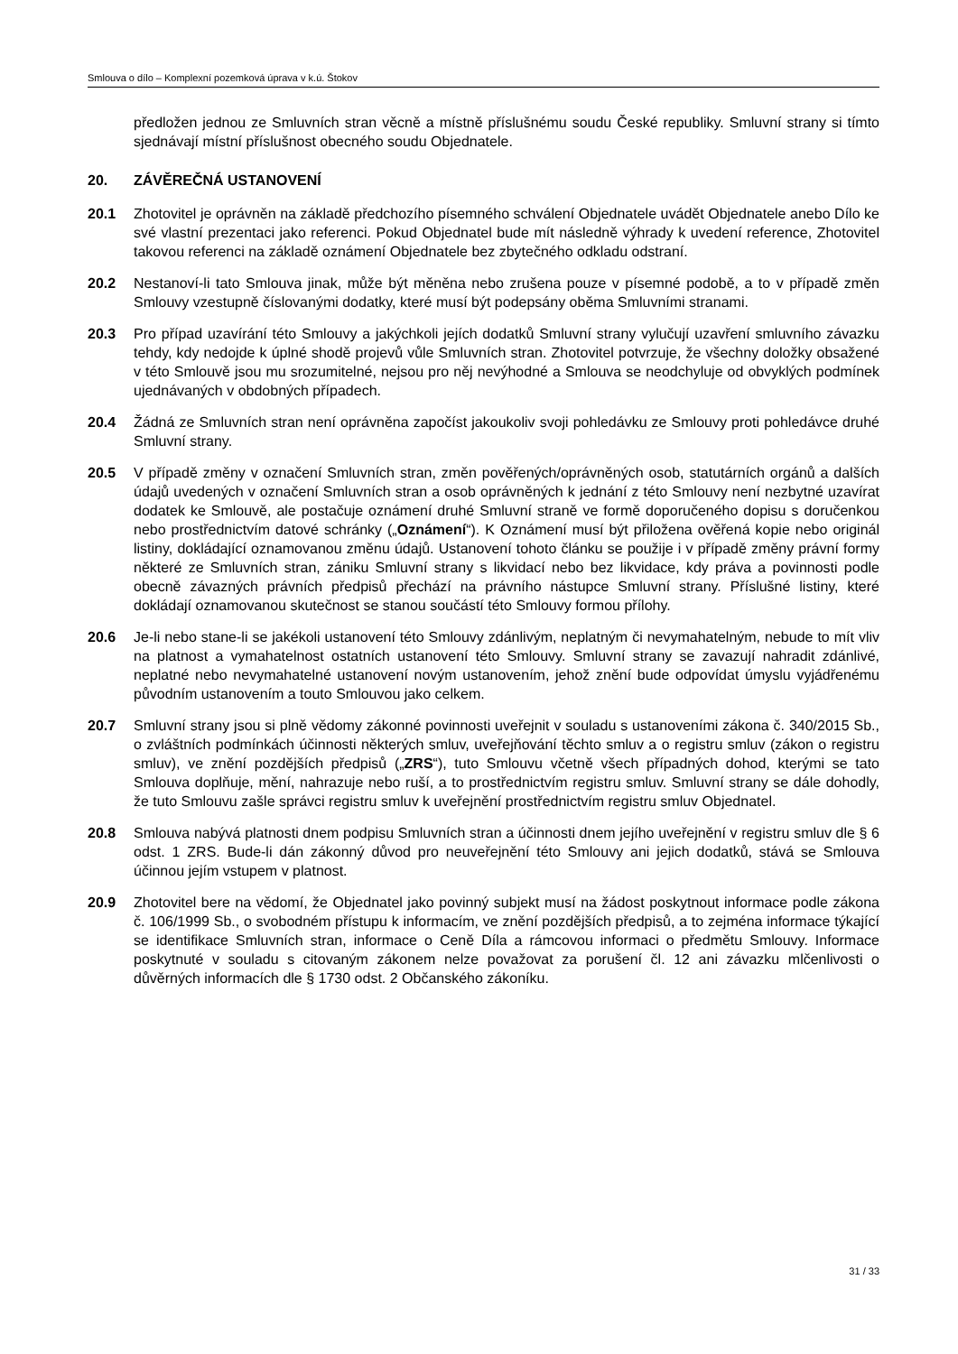Smlouva o dílo – Komplexní pozemková úprava v k.ú. Štokov
předložen jednou ze Smluvních stran věcně a místně příslušnému soudu České republiky. Smluvní strany si tímto sjednávají místní příslušnost obecného soudu Objednatele.
20. ZÁVĚREČNÁ USTANOVENÍ
20.1 Zhotovitel je oprávněn na základě předchozího písemného schválení Objednatele uvádět Objednatele anebo Dílo ke své vlastní prezentaci jako referenci. Pokud Objednatel bude mít následně výhrady k uvedení reference, Zhotovitel takovou referenci na základě oznámení Objednatele bez zbytečného odkladu odstraní.
20.2 Nestanoví-li tato Smlouva jinak, může být měněna nebo zrušena pouze v písemné podobě, a to v případě změn Smlouvy vzestupně číslovanými dodatky, které musí být podepsány oběma Smluvními stranami.
20.3 Pro případ uzavírání této Smlouvy a jakýchkoli jejích dodatků Smluvní strany vylučují uzavření smluvního závazku tehdy, kdy nedojde k úplné shodě projevů vůle Smluvních stran. Zhotovitel potvrzuje, že všechny doložky obsažené v této Smlouvě jsou mu srozumitelné, nejsou pro něj nevýhodné a Smlouva se neodchyluje od obvyklých podmínek ujednávaných v obdobných případech.
20.4 Žádná ze Smluvních stran není oprávněna započíst jakoukoliv svoji pohledávku ze Smlouvy proti pohledávce druhé Smluvní strany.
20.5 V případě změny v označení Smluvních stran, změn pověřených/oprávněných osob, statutárních orgánů a dalších údajů uvedených v označení Smluvních stran a osob oprávněných k jednání z této Smlouvy není nezbytné uzavírat dodatek ke Smlouvě, ale postačuje oznámení druhé Smluvní straně ve formě doporučeného dopisu s doručenkou nebo prostřednictvím datové schránky („Oznámení“). K Oznámení musí být přiložena ověřená kopie nebo originál listiny, dokládající oznamovanou změnu údajů. Ustanovení tohoto článku se použije i v případě změny právní formy některé ze Smluvních stran, zániku Smluvní strany s likvidací nebo bez likvidace, kdy práva a povinnosti podle obecně závazných právních předpisů přechází na právního nástupce Smluvní strany. Příslušné listiny, které dokládají oznamovanou skutečnost se stanou součástí této Smlouvy formou přílohy.
20.6 Je-li nebo stane-li se jakékoli ustanovení této Smlouvy zdánlivým, neplatným či nevymahatelným, nebude to mít vliv na platnost a vymahatelnost ostatních ustanovení této Smlouvy. Smluvní strany se zavazují nahradit zdánlivé, neplatné nebo nevymahatelné ustanovení novým ustanovením, jehož znění bude odpovídat úmyslu vyjádřenému původním ustanovením a touto Smlouvou jako celkem.
20.7 Smluvní strany jsou si plně vědomy zákonné povinnosti uveřejnit v souladu s ustanoveními zákona č. 340/2015 Sb., o zvláštních podmínkách účinnosti některých smluv, uveřejňování těchto smluv a o registru smluv (zákon o registru smluv), ve znění pozdějších předpisů („ZRS“), tuto Smlouvu včetně všech případných dohod, kterými se tato Smlouva doplňuje, mění, nahrazuje nebo ruší, a to prostřednictvím registru smluv. Smluvní strany se dále dohodly, že tuto Smlouvu zašle správci registru smluv k uveřejnění prostřednictvím registru smluv Objednatel.
20.8 Smlouva nabývá platnosti dnem podpisu Smluvních stran a účinnosti dnem jejího uveřejnění v registru smluv dle § 6 odst. 1 ZRS. Bude-li dán zákonný důvod pro neuveřejnění této Smlouvy ani jejich dodatků, stává se Smlouva účinnou jejím vstupem v platnost.
20.9 Zhotovitel bere na vědomí, že Objednatel jako povinný subjekt musí na žádost poskytnout informace podle zákona č. 106/1999 Sb., o svobodném přístupu k informacím, ve znění pozdějších předpisů, a to zejména informace týkající se identifikace Smluvních stran, informace o Ceně Díla a rámcovou informaci o předmětu Smlouvy. Informace poskytnuté v souladu s citovaným zákonem nelze považovat za porušení čl. 12 ani závazku mlčenlivosti o důvěrných informacích dle § 1730 odst. 2 Občanského zákoníku.
31 / 33